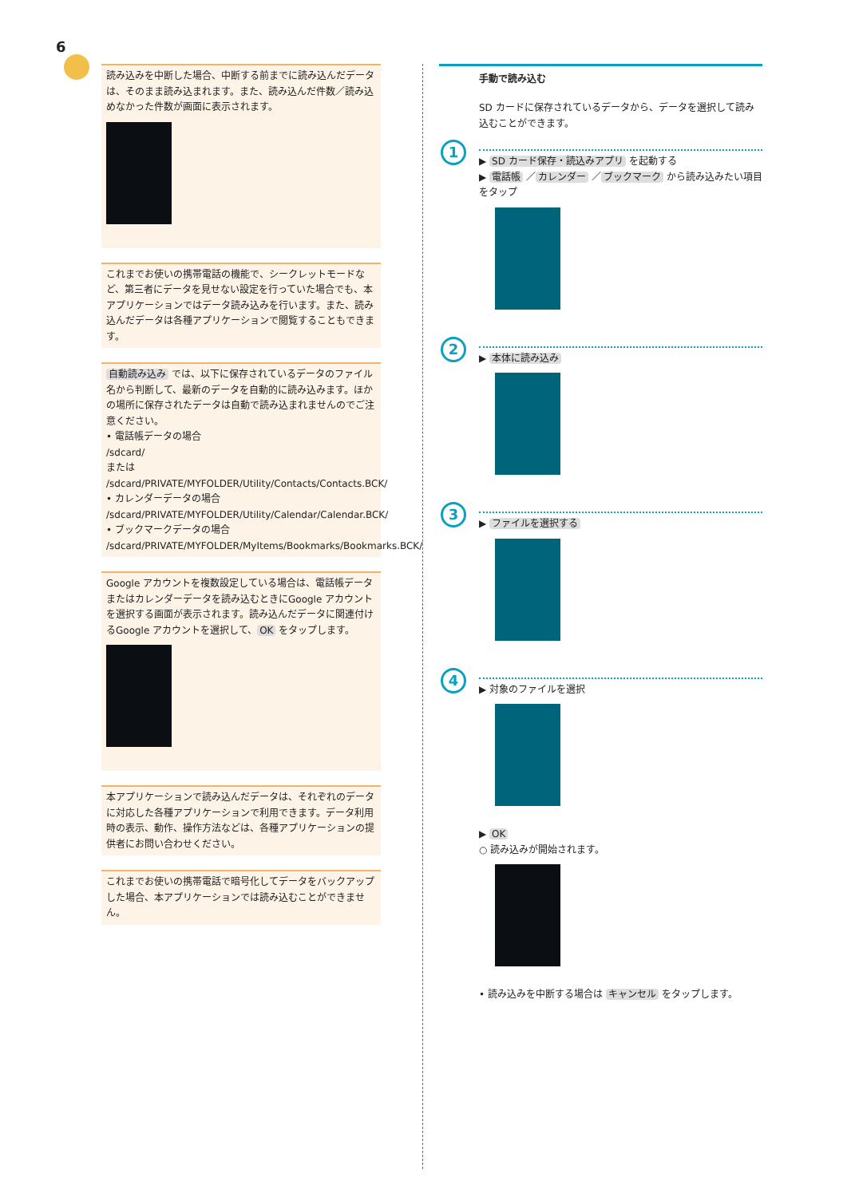6
読み込みを中断した場合、中断する前までに読み込んだデータは、そのまま読み込まれます。また、読み込んだ件数／読み込めなかった件数が画面に表示されます。
これまでお使いの携帯電話の機能で、シークレットモードなど、第三者にデータを見せない設定を行っていた場合でも、本アプリケーションではデータ読み込みを行います。また、読み込んだデータは各種アプリケーションで閲覧することもできます。
自動読み込み では、以下に保存されているデータのファイル名から判断して、最新のデータを自動的に読み込みます。ほかの場所に保存されたデータは自動で読み込まれませんのでご注意ください。
• 電話帳データの場合
/sdcard/
または
/sdcard/PRIVATE/MYFOLDER/Utility/Contacts/Contacts.BCK/
• カレンダーデータの場合
/sdcard/PRIVATE/MYFOLDER/Utility/Calendar/Calendar.BCK/
• ブックマークデータの場合
/sdcard/PRIVATE/MYFOLDER/MyItems/Bookmarks/Bookmarks.BCK/
Google アカウントを複数設定している場合は、電話帳データまたはカレンダーデータを読み込むときにGoogle アカウントを選択する画面が表示されます。読み込んだデータに関連付けるGoogle アカウントを選択して、 OK をタップします。
本アプリケーションで読み込んだデータは、それぞれのデータに対応した各種アプリケーションで利用できます。データ利用時の表示、動作、操作方法などは、各種アプリケーションの提供者にお問い合わせください。
これまでお使いの携帯電話で暗号化してデータをバックアップした場合、本アプリケーションでは読み込むことができません。
手動で読み込む
SD カードに保存されているデータから、データを選択して読み込むことができます。
1
▶ SD カード保存・読込みアプリ を起動する
▶ 電話帳 ／ カレンダー ／ ブックマーク から読み込みたい項目をタップ
2
▶ 本体に読み込み
3
▶ ファイルを選択する
4
▶ 対象のファイルを選択
▶ OK
○ 読み込みが開始されます。
• 読み込みを中断する場合は キャンセル をタップします。